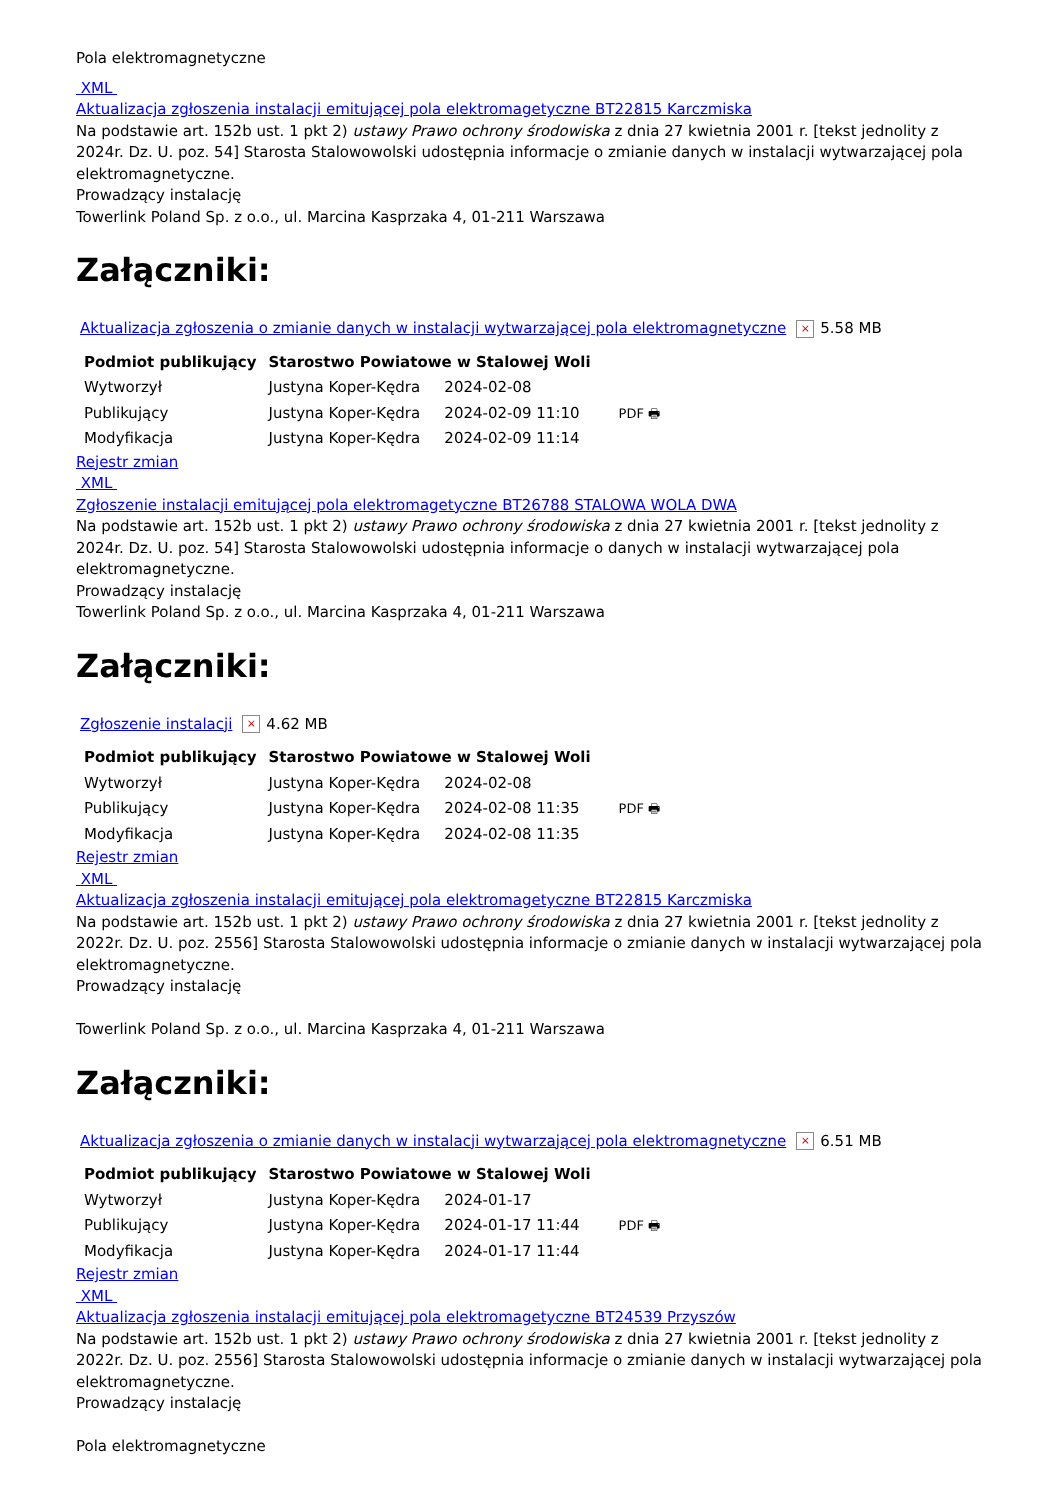Pola elektromagnetyczne
XML
Aktualizacja zgłoszenia instalacji emitującej pola elektromagetyczne BT22815 Karczmiska
Na podstawie art. 152b ust. 1 pkt 2) ustawy Prawo ochrony środowiska z dnia 27 kwietnia 2001 r. [tekst jednolity z 2024r. Dz. U. poz. 54] Starosta Stalowowolski udostępnia informacje o zmianie danych w instalacji wytwarzającej pola elektromagnetyczne.
Prowadzący instalację
Towerlink Poland Sp. z o.o., ul. Marcina Kasprzaka 4, 01-211 Warszawa
Załączniki:
Aktualizacja zgłoszenia o zmianie danych w instalacji wytwarzającej pola elektromagnetyczne × 5.58 MB
| Podmiot publikujący | Starostwo Powiatowe w Stalowej Woli | | |
| Wytworzył | Justyna Koper-Kędra | 2024-02-08 | PDF 🖶 |
| Publikujący | Justyna Koper-Kędra | 2024-02-09 11:10 | |
| Modyfikacja | Justyna Koper-Kędra | 2024-02-09 11:14 | |
Rejestr zmian
XML
Zgłoszenie instalacji emitującej pola elektromagetyczne BT26788 STALOWA WOLA DWA
Na podstawie art. 152b ust. 1 pkt 2) ustawy Prawo ochrony środowiska z dnia 27 kwietnia 2001 r. [tekst jednolity z 2024r. Dz. U. poz. 54] Starosta Stalowowolski udostępnia informacje o danych w instalacji wytwarzającej pola elektromagnetyczne.
Prowadzący instalację
Towerlink Poland Sp. z o.o., ul. Marcina Kasprzaka 4, 01-211 Warszawa
Załączniki:
Zgłoszenie instalacji × 4.62 MB
| Podmiot publikujący | Starostwo Powiatowe w Stalowej Woli | | |
| Wytworzył | Justyna Koper-Kędra | 2024-02-08 | PDF 🖶 |
| Publikujący | Justyna Koper-Kędra | 2024-02-08 11:35 | |
| Modyfikacja | Justyna Koper-Kędra | 2024-02-08 11:35 | |
Rejestr zmian
XML
Aktualizacja zgłoszenia instalacji emitującej pola elektromagetyczne BT22815 Karczmiska
Na podstawie art. 152b ust. 1 pkt 2) ustawy Prawo ochrony środowiska z dnia 27 kwietnia 2001 r. [tekst jednolity z 2022r. Dz. U. poz. 2556] Starosta Stalowowolski udostępnia informacje o zmianie danych w instalacji wytwarzającej pola elektromagnetyczne.
Prowadzący instalację
Towerlink Poland Sp. z o.o., ul. Marcina Kasprzaka 4, 01-211 Warszawa
Załączniki:
Aktualizacja zgłoszenia o zmianie danych w instalacji wytwarzającej pola elektromagnetyczne × 6.51 MB
| Podmiot publikujący | Starostwo Powiatowe w Stalowej Woli | | |
| Wytworzył | Justyna Koper-Kędra | 2024-01-17 | PDF 🖶 |
| Publikujący | Justyna Koper-Kędra | 2024-01-17 11:44 | |
| Modyfikacja | Justyna Koper-Kędra | 2024-01-17 11:44 | |
Rejestr zmian
XML
Aktualizacja zgłoszenia instalacji emitującej pola elektromagetyczne BT24539 Przyszów
Na podstawie art. 152b ust. 1 pkt 2) ustawy Prawo ochrony środowiska z dnia 27 kwietnia 2001 r. [tekst jednolity z 2022r. Dz. U. poz. 2556] Starosta Stalowowolski udostępnia informacje o zmianie danych w instalacji wytwarzającej pola elektromagnetyczne.
Prowadzący instalację
Pola elektromagnetyczne